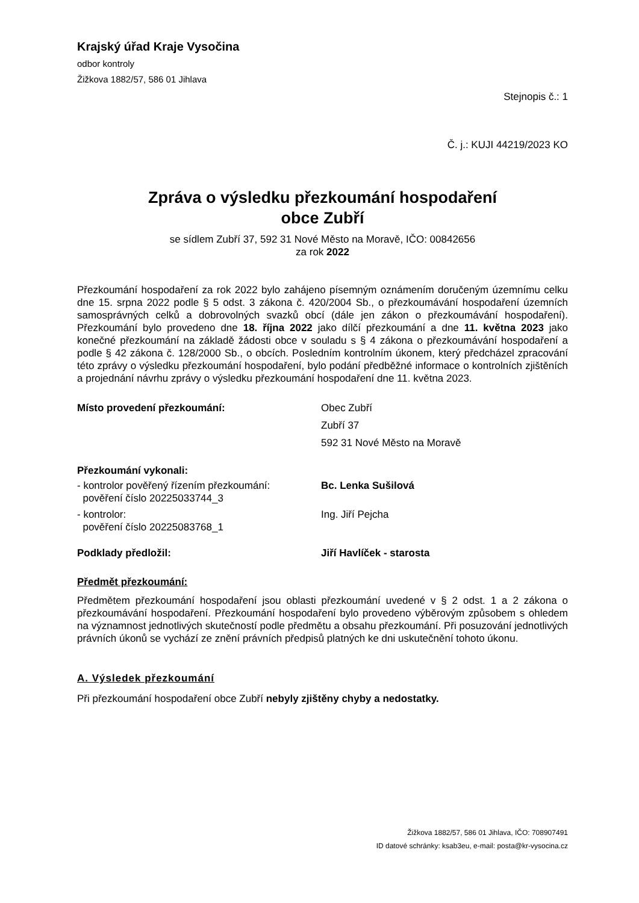Krajský úřad Kraje Vysočina
odbor kontroly
Žižkova 1882/57, 586 01 Jihlava
Stejnopis č.: 1
Č. j.: KUJI 44219/2023 KO
Zpráva o výsledku přezkoumání hospodaření
obce Zubří
se sídlem Zubří 37, 592 31 Nové Město na Moravě, IČO: 00842656
za rok 2022
Přezkoumání hospodaření za rok 2022 bylo zahájeno písemným oznámením doručeným územnímu celku dne 15. srpna 2022 podle § 5 odst. 3 zákona č. 420/2004 Sb., o přezkoumávání hospodaření územních samosprávných celků a dobrovolných svazků obcí (dále jen zákon o přezkoumávání hospodaření). Přezkoumání bylo provedeno dne 18. října 2022 jako dílčí přezkoumání a dne 11. května 2023 jako konečné přezkoumání na základě žádosti obce v souladu s § 4 zákona o přezkoumávání hospodaření a podle § 42 zákona č. 128/2000 Sb., o obcích. Posledním kontrolním úkonem, který předcházel zpracování této zprávy o výsledku přezkoumání hospodaření, bylo podání předběžné informace o kontrolních zjištěních a projednání návrhu zprávy o výsledku přezkoumání hospodaření dne 11. května 2023.
Místo provedení přezkoumání: Obec Zubří
Zubří 37
592 31 Nové Město na Moravě
Přezkoumání vykonali:
- kontrolor pověřený řízením přezkoumání:
pověření číslo 20225033744_3
Bc. Lenka Sušilová
- kontrolor:
pověření číslo 20225083768_1
Ing. Jiří Pejcha
Podklady předložil: Jiří Havlíček - starosta
Předmět přezkoumání:
Předmětem přezkoumání hospodaření jsou oblasti přezkoumání uvedené v § 2 odst. 1 a 2 zákona o přezkoumávání hospodaření. Přezkoumání hospodaření bylo provedeno výběrovým způsobem s ohledem na významnost jednotlivých skutečností podle předmětu a obsahu přezkoumání. Při posuzování jednotlivých právních úkonů se vychází ze znění právních předpisů platných ke dni uskutečnění tohoto úkonu.
A. Výsledek přezkoumání
Při přezkoumání hospodaření obce Zubří nebyly zjištěny chyby a nedostatky.
Žižkova 1882/57, 586 01 Jihlava, IČO: 708907491
ID datové schránky: ksab3eu, e-mail: posta@kr-vysocina.cz